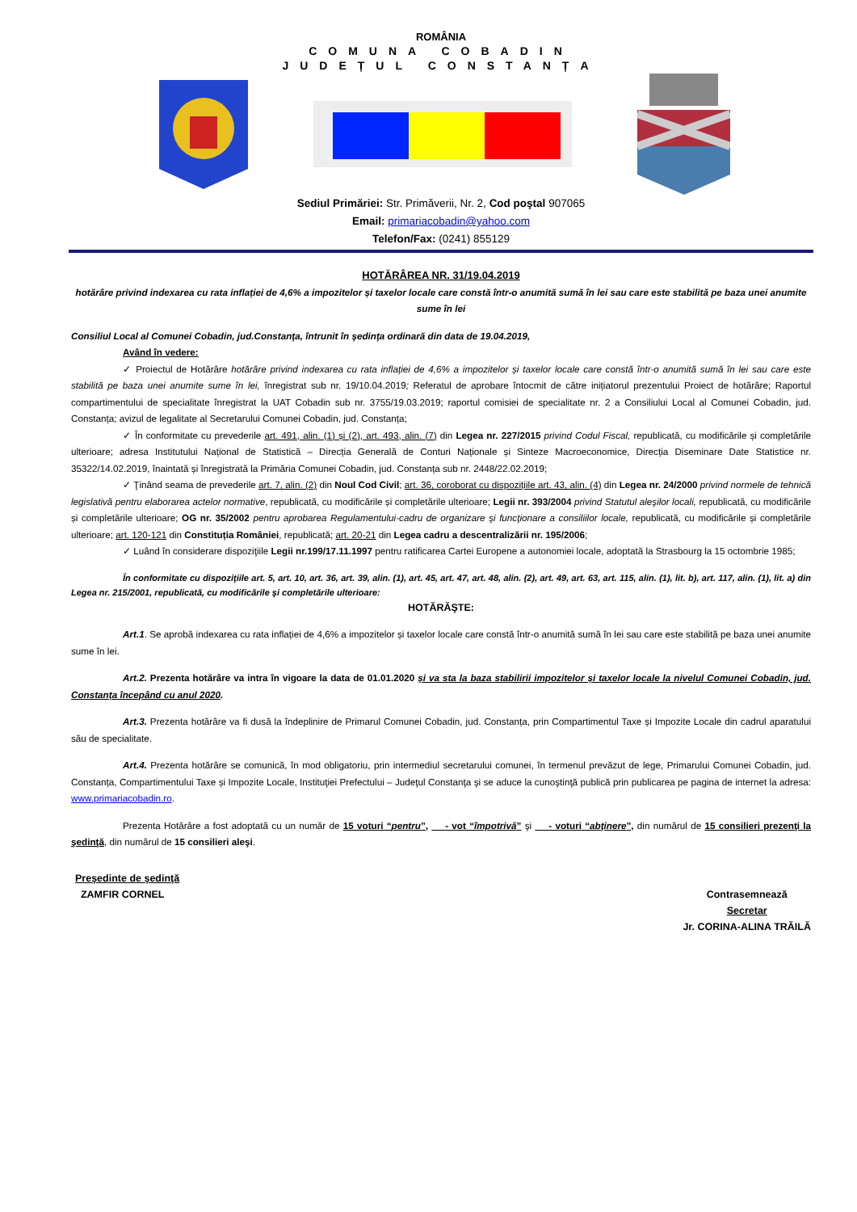ROMÂNIA
COMUNA COBADIN
JUDEȚUL CONSTANȚA
Sediul Primăriei: Str. Primăverii, Nr. 2, Cod poştal 907065
Email: primariacobadin@yahoo.com
Telefon/Fax: (0241) 855129
HOTĂRÂREA NR. 31/19.04.2019
hotărâre privind indexarea cu rata inflației de 4,6% a impozitelor și taxelor locale care constă într-o anumită sumă în lei sau care este stabilită pe baza unei anumite sume în lei
Consiliul Local al Comunei Cobadin, jud.Constanţa, întrunit în şedinţa ordinară din data de 19.04.2019,
Având în vedere:
✓ Proiectul de Hotărâre hotărâre privind indexarea cu rata inflației de 4,6% a impozitelor și taxelor locale care constă într-o anumită sumă în lei sau care este stabilită pe baza unei anumite sume în lei, înregistrat sub nr. 19/10.04.2019; Referatul de aprobare întocmit de către inițiatorul prezentului Proiect de hotărâre; Raportul compartimentului de specialitate înregistrat la UAT Cobadin sub nr. 3755/19.03.2019; raportul comisiei de specialitate nr. 2 a Consiliului Local al Comunei Cobadin, jud. Constanța; avizul de legalitate al Secretarului Comunei Cobadin, jud. Constanța;
✓ În conformitate cu prevederile art. 491, alin. (1) și (2), art. 493, alin. (7) din Legea nr. 227/2015 privind Codul Fiscal, republicată, cu modificările și completările ulterioare; adresa Institutului Național de Statistică – Direcția Generală de Conturi Naționale și Sinteze Macroeconomice, Direcția Diseminare Date Statistice nr. 35322/14.02.2019, înaintată și înregistrată la Primăria Comunei Cobadin, jud. Constanța sub nr. 2448/22.02.2019;
✓ Ţinând seama de prevederile art. 7, alin. (2) din Noul Cod Civil; art. 36, coroborat cu dispozițiile art. 43, alin. (4) din Legea nr. 24/2000 privind normele de tehnică legislativă pentru elaborarea actelor normative, republicată, cu modificările și completările ulterioare; Legii nr. 393/2004 privind Statutul aleşilor locali, republicată, cu modificările și completările ulterioare; OG nr. 35/2002 pentru aprobarea Regulamentului-cadru de organizare şi funcţionare a consiliilor locale, republicată, cu modificările și completările ulterioare; art. 120-121 din Constituția României, republicată; art. 20-21 din Legea cadru a descentralizării nr. 195/2006;
✓ Luând în considerare dispoziţiile Legii nr.199/17.11.1997 pentru ratificarea Cartei Europene a autonomiei locale, adoptată la Strasbourg la 15 octombrie 1985;
În conformitate cu dispoziţiile art. 5, art. 10, art. 36, art. 39, alin. (1), art. 45, art. 47, art. 48, alin. (2), art. 49, art. 63, art. 115, alin. (1), lit. b), art. 117, alin. (1), lit. a) din Legea nr. 215/2001, republicată, cu modificările şi completările ulterioare:
HOTĂRĂŞTE:
Art.1. Se aprobă indexarea cu rata inflației de 4,6% a impozitelor și taxelor locale care constă într-o anumită sumă în lei sau care este stabilită pe baza unei anumite sume în lei.
Art.2. Prezenta hotărâre va intra în vigoare la data de 01.01.2020 și va sta la baza stabilirii impozitelor și taxelor locale la nivelul Comunei Cobadin, jud. Constanța începând cu anul 2020.
Art.3. Prezenta hotărâre va fi dusă la îndeplinire de Primarul Comunei Cobadin, jud. Constanța, prin Compartimentul Taxe și Impozite Locale din cadrul aparatului său de specialitate.
Art.4. Prezenta hotărâre se comunică, în mod obligatoriu, prin intermediul secretarului comunei, în termenul prevăzut de lege, Primarului Comunei Cobadin, jud. Constanța, Compartimentului Taxe și Impozite Locale, Instituţiei Prefectului – Judeţul Constanţa şi se aduce la cunoştinţă publică prin publicarea pe pagina de internet la adresa: www.primariacobadin.ro.
Prezenta Hotărâre a fost adoptată cu un număr de 15 voturi “pentru”, - vot “împotrivă” şi - voturi “abţinere”, din numărul de 15 consilieri prezenţi la şedinţă, din numărul de 15 consilieri aleşi.
Preşedinte de şedinţă
ZAMFIR CORNEL
Contrasemnează
Secretar
Jr. CORINA-ALINA TRĂILĂ